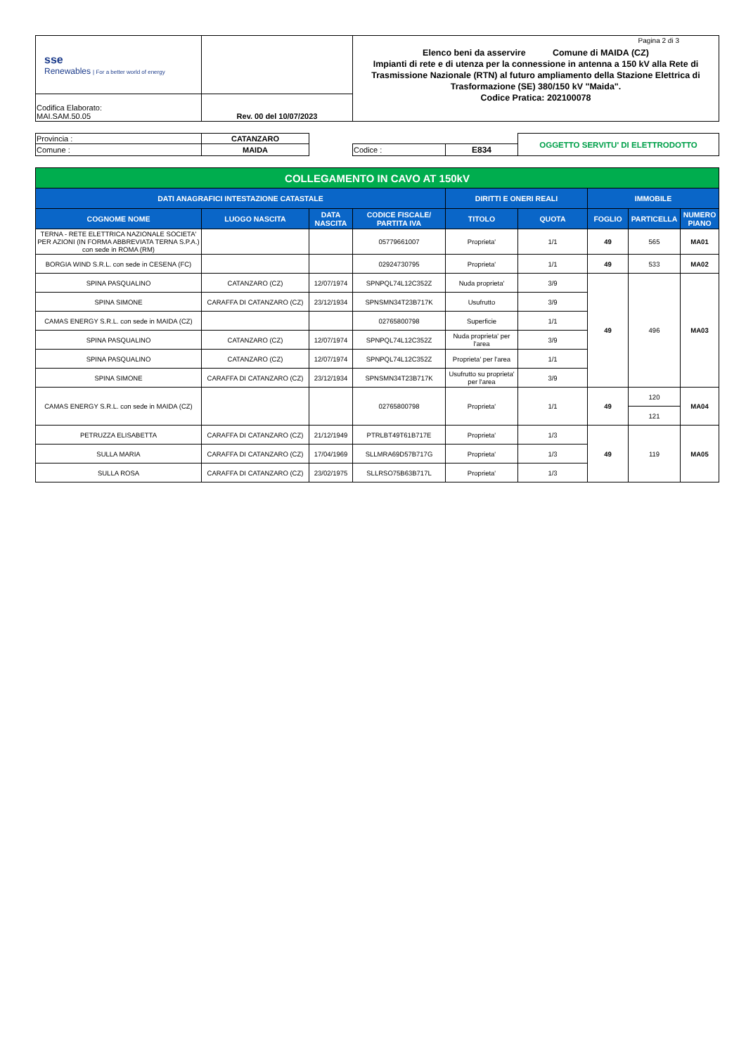| sse Renewables / For a better world of energy | | Pagina 2 di 3 Elenco beni da asservire Comune di MAIDA (CZ) Impianti di rete e di utenza per la connessione in antenna a 150 kV alla Rete di Trasmissione Nazionale (RTN) al futuro ampliamento della Stazione Elettrica di Trasformazione (SE) 380/150 kV "Maida". Codice Pratica: 202100078 |
| Codifica Elaborato: MAI.SAM.50.05 | Rev. 00 del 10/07/2023 | |
| Provincia : | CATANZARO | | | | OGGETTO SERVITU' DI ELETTRODOTTO |
| Comune : | MAIDA | | Codice : | E834 | |
| COLLEGAMENTO IN CAVO AT 150kV | | | | | | | | |
| DATI ANAGRAFICI INTESTAZIONE CATASTALE | | | | DIRITTI E ONERI REALI | | IMMOBILE | | |
| COGNOME NOME | LUOGO NASCITA | DATA NASCITA | CODICE FISCALE/ PARTITA IVA | TITOLO | QUOTA | FOGLIO | PARTICELLA | NUMERO PIANO |
| TERNA - RETE ELETTRICA NAZIONALE SOCIETA' PER AZIONI (IN FORMA ABBREVIATA TERNA S.P.A.) con sede in ROMA (RM) | | | 05779661007 | Proprieta' | 1/1 | 49 | 565 | MA01 |
| BORGIA WIND S.R.L. con sede in CESENA (FC) | | | 02924730795 | Proprieta' | 1/1 | 49 | 533 | MA02 |
| SPINA PASQUALINO | CATANZARO (CZ) | 12/07/1974 | SPNPQL74L12C352Z | Nuda proprieta' | 3/9 | 49 | 496 | MA03 |
| SPINA SIMONE | CARAFFA DI CATANZARO (CZ) | 23/12/1934 | SPNSMN34T23B717K | Usufrutto | 3/9 | | | |
| CAMAS ENERGY S.R.L. con sede in MAIDA (CZ) | | | 02765800798 | Superficie | 1/1 | | | |
| SPINA PASQUALINO | CATANZARO (CZ) | 12/07/1974 | SPNPQL74L12C352Z | Nuda proprieta' per l'area | 3/9 | | | |
| SPINA PASQUALINO | CATANZARO (CZ) | 12/07/1974 | SPNPQL74L12C352Z | Proprieta' per l'area | 1/1 | | | |
| SPINA SIMONE | CARAFFA DI CATANZARO (CZ) | 23/12/1934 | SPNSMN34T23B717K | Usufrutto su proprieta' per l'area | 3/9 | | | |
| CAMAS ENERGY S.R.L. con sede in MAIDA (CZ) | | | 02765800798 | Proprieta' | 1/1 | 49 | 120 | MA04 |
| | | | | | | | 121 | |
| PETRUZZA ELISABETTA | CARAFFA DI CATANZARO (CZ) | 21/12/1949 | PTRLBT49T61B717E | Proprieta' | 1/3 | 49 | 119 | MA05 |
| SULLA MARIA | CARAFFA DI CATANZARO (CZ) | 17/04/1969 | SLLMRA69D57B717G | Proprieta' | 1/3 | | | |
| SULLA ROSA | CARAFFA DI CATANZARO (CZ) | 23/02/1975 | SLLRSO75B63B717L | Proprieta' | 1/3 | | | |